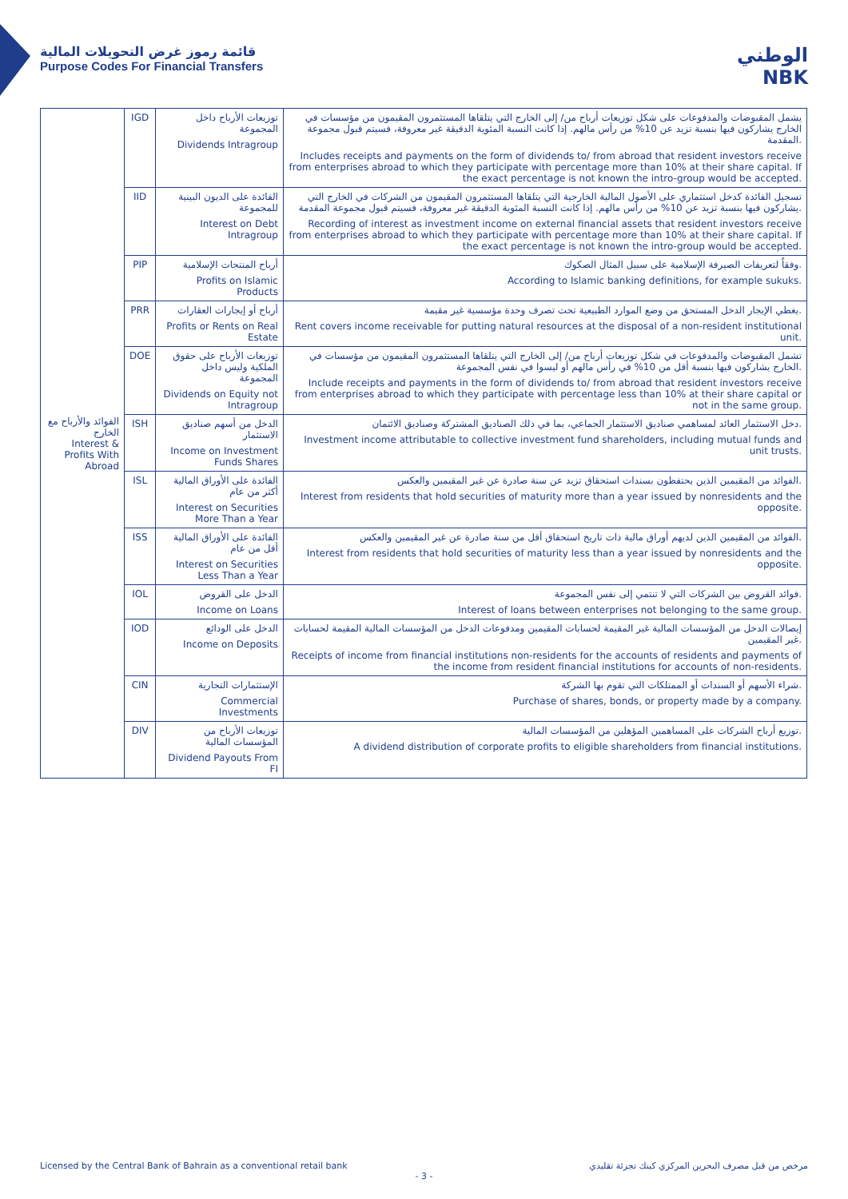قائمة رموز غرض التحويلات المالية
Purpose Codes For Financial Transfers
الوطني
NBK
| الفوائد والأرباح مع الخارج Interest & Profits With Abroad | IGD | توزيعات الأرباح داخل المجموعة Dividends Intragroup | يشمل المقبوضات والمدفوعات على شكل توزيعات أرباح من/ إلى الخارج التي يتلقاها المستثمرون المقيمون من مؤسسات في الخارج يشاركون فيها بنسبة تزيد عن 10% من رأس مالهم. إذا كانت النسبة المئوية الدقيقة غير معروفة، فسيتم قبول مجموعة المقدمة. Includes receipts and payments on the form of dividends to/ from abroad that resident investors receive from enterprises abroad to which they participate with percentage more than 10% at their share capital. If the exact percentage is not known the intro-group would be accepted. |
| | IID | الفائدة على الديون البينية للمجموعة Interest on Debt Intragroup | تسجيل الفائدة كدخل استثماري على الأصول المالية الخارجية التي يتلقاها المستثمرون المقيمون من الشركات في الخارج التي يشاركون فيها بنسبة تزيد عن 10% من رأس مالهم. إذا كانت النسبة المئوية الدقيقة غير معروفة، فسيتم قبول مجموعة المقدمة. Recording of interest as investment income on external financial assets that resident investors receive from enterprises abroad to which they participate with percentage more than 10% at their share capital. If the exact percentage is not known the intro-group would be accepted. |
| | PIP | أرباح المنتجات الإسلامية Profits on Islamic Products | وفقاً لتعريفات الصيرفة الإسلامية على سبيل المثال الصكوك. According to Islamic banking definitions, for example sukuks. |
| | PRR | أرباح أو إيجارات العقارات Profits or Rents on Real Estate | يغطي الإيجار الدخل المستحق من وضع الموارد الطبيعية تحت تصرف وحدة مؤسسية غير مقيمة. Rent covers income receivable for putting natural resources at the disposal of a non-resident institutional unit. |
| | DOE | توزيعات الأرباح على حقوق الملكية وليس داخل المجموعة Dividends on Equity not Intragroup | تشمل المقبوضات والمدفوعات في شكل توزيعات أرباح من/ إلى الخارج التي يتلقاها المستثمرون المقيمون من مؤسسات في الخارج يشاركون فيها بنسبة أقل من 10% في رأس مالهم أو ليسوا في نفس المجموعة. Include receipts and payments in the form of dividends to/ from abroad that resident investors receive from enterprises abroad to which they participate with percentage less than 10% at their share capital or not in the same group. |
| | ISH | الدخل من أسهم صناديق الاستثمار Income on Investment Funds Shares | دخل الاستثمار العائد لمساهمي صناديق الاستثمار الجماعي، بما في ذلك الصناديق المشتركة وصناديق الائتمان. Investment income attributable to collective investment fund shareholders, including mutual funds and unit trusts. |
| | ISL | الفائدة على الأوراق المالية أكثر من عام Interest on Securities More Than a Year | الفوائد من المقيمين الذين يحتفظون بسندات استحقاق تزيد عن سنة صادرة عن غير المقيمين والعكس. Interest from residents that hold securities of maturity more than a year issued by nonresidents and the opposite. |
| | ISS | الفائدة على الأوراق المالية أقل من عام Interest on Securities Less Than a Year | الفوائد من المقيمين الذين لديهم أوراق مالية ذات تاريخ استحقاق أقل من سنة صادرة عن غير المقيمين والعكس. Interest from residents that hold securities of maturity less than a year issued by nonresidents and the opposite. |
| | IOL | الدخل على القروض Income on Loans | فوائد القروض بين الشركات التي لا تنتمي إلى نفس المجموعة. Interest of loans between enterprises not belonging to the same group. |
| | IOD | الدخل على الودائع Income on Deposits | إيصالات الدخل من المؤسسات المالية غير المقيمة لحسابات المقيمين ومدفوعات الدخل من المؤسسات المالية المقيمة لحسابات غير المقيمين. Receipts of income from financial institutions non-residents for the accounts of residents and payments of the income from resident financial institutions for accounts of non-residents. |
| | CIN | الإستثمارات التجارية Commercial Investments | شراء الأسهم أو السندات أو الممتلكات التي تقوم بها الشركة. Purchase of shares, bonds, or property made by a company. |
| | DIV | توزيعات الأرباح من المؤسسات المالية Dividend Payouts From FI | توزيع أرباح الشركات على المساهمين المؤهلين من المؤسسات المالية. A dividend distribution of corporate profits to eligible shareholders from financial institutions. |
Licensed by the Central Bank of Bahrain as a conventional retail bank مرخص من قبل مصرف البحرين المركزي كبنك تجزئة تقليدي
- 3 -